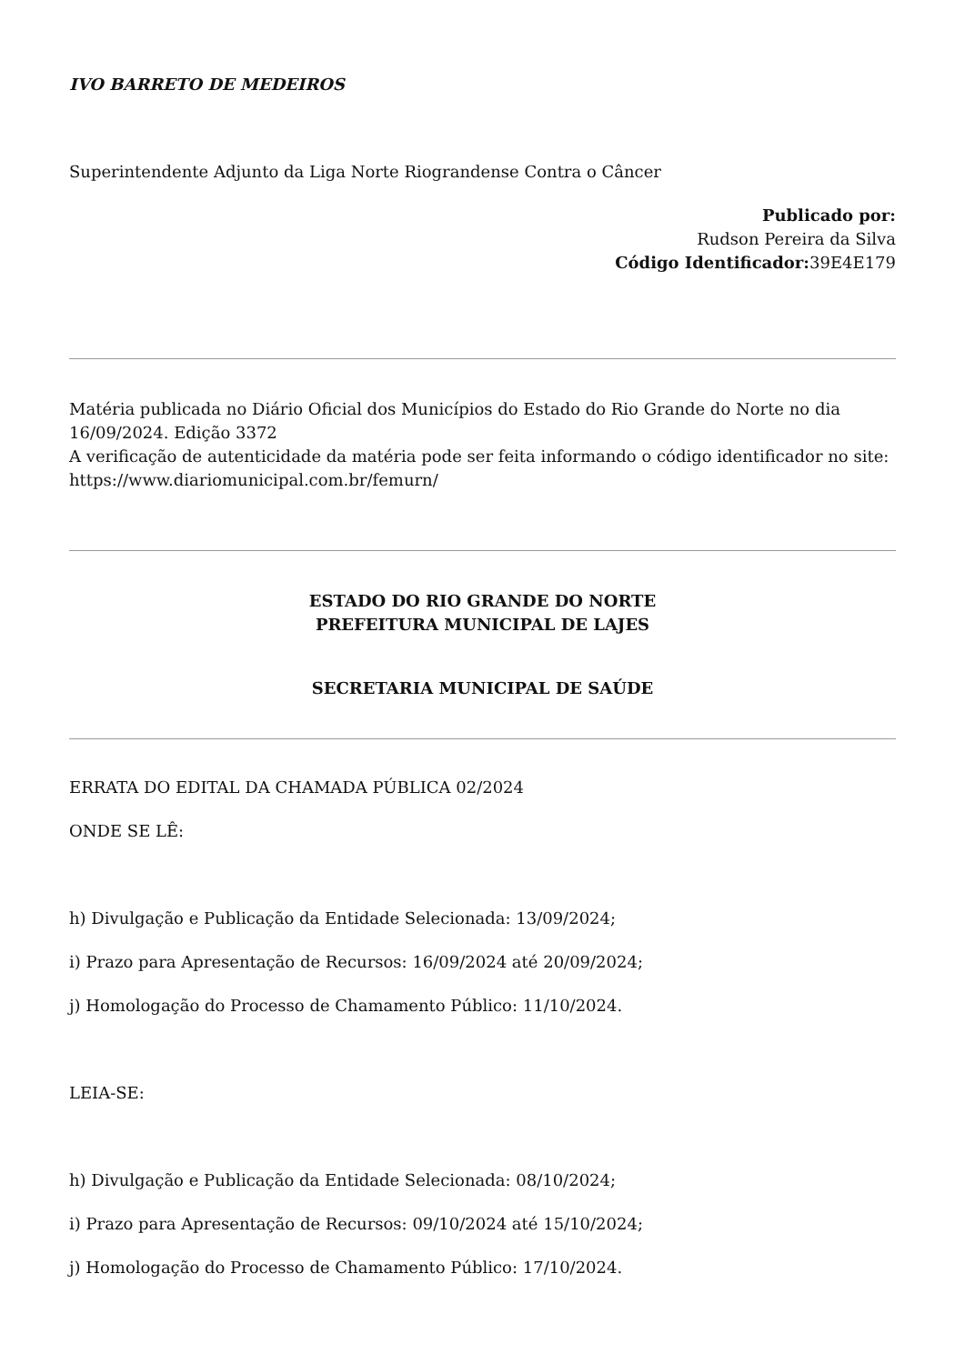IVO BARRETO DE MEDEIROS
Superintendente Adjunto da Liga Norte Riograndense Contra o Câncer
Publicado por:
Rudson Pereira da Silva
Código Identificador: 39E4E179
Matéria publicada no Diário Oficial dos Municípios do Estado do Rio Grande do Norte no dia 16/09/2024. Edição 3372
A verificação de autenticidade da matéria pode ser feita informando o código identificador no site:
https://www.diariomunicipal.com.br/femurn/
ESTADO DO RIO GRANDE DO NORTE
PREFEITURA MUNICIPAL DE LAJES
SECRETARIA MUNICIPAL DE SAÚDE
ERRATA DO EDITAL DA CHAMADA PÚBLICA 02/2024
ONDE SE LÊ:
h) Divulgação e Publicação da Entidade Selecionada: 13/09/2024;
i) Prazo para Apresentação de Recursos: 16/09/2024 até 20/09/2024;
j) Homologação do Processo de Chamamento Público: 11/10/2024.
LEIA-SE:
h) Divulgação e Publicação da Entidade Selecionada: 08/10/2024;
i) Prazo para Apresentação de Recursos: 09/10/2024 até 15/10/2024;
j) Homologação do Processo de Chamamento Público: 17/10/2024.